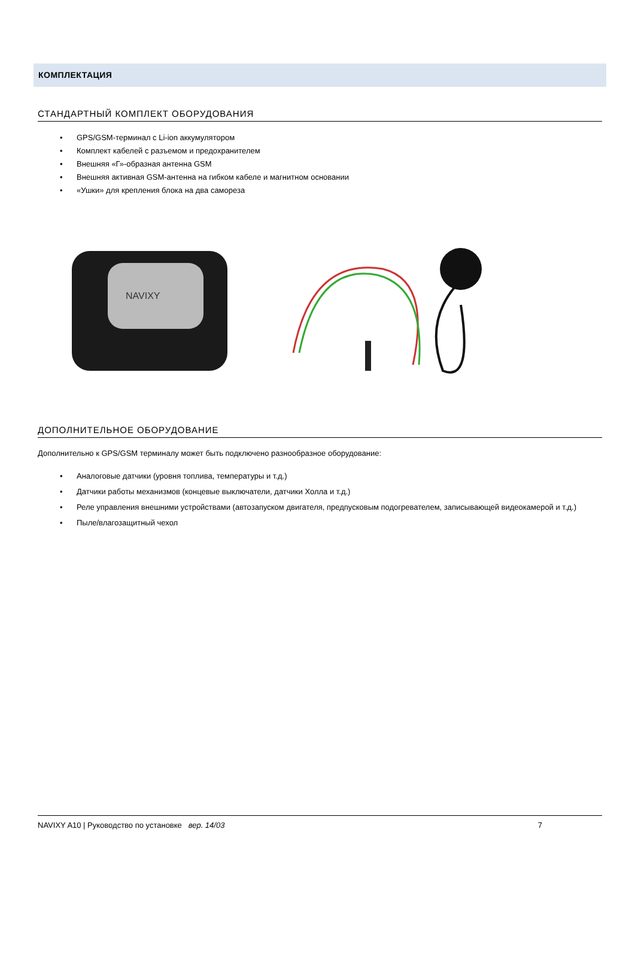КОМПЛЕКТАЦИЯ
СТАНДАРТНЫЙ КОМПЛЕКТ ОБОРУДОВАНИЯ
• GPS/GSM-терминал с Li-ion аккумулятором
• Комплект кабелей с разъемом и предохранителем
• Внешняя «Г»-образная антенна GSM
• Внешняя активная GSM-антенна на гибком кабеле и магнитном основании
• «Ушки» для крепления блока на два самореза
NAVIXY
ДОПОЛНИТЕЛЬНОЕ ОБОРУДОВАНИЕ
Дополнительно к GPS/GSM терминалу может быть подключено разнообразное оборудование:
• Аналоговые датчики (уровня топлива, температуры и т.д.)
• Датчики работы механизмов (концевые выключатели, датчики Холла и т.д.)
• Реле управления внешними устройствами (автозапуском двигателя, предпусковым подогревателем, записывающей видеокамерой и т.д.)
• Пыле/влагозащитный чехол
NAVIXY A10 | Руководство по установке вер. 14/03 7